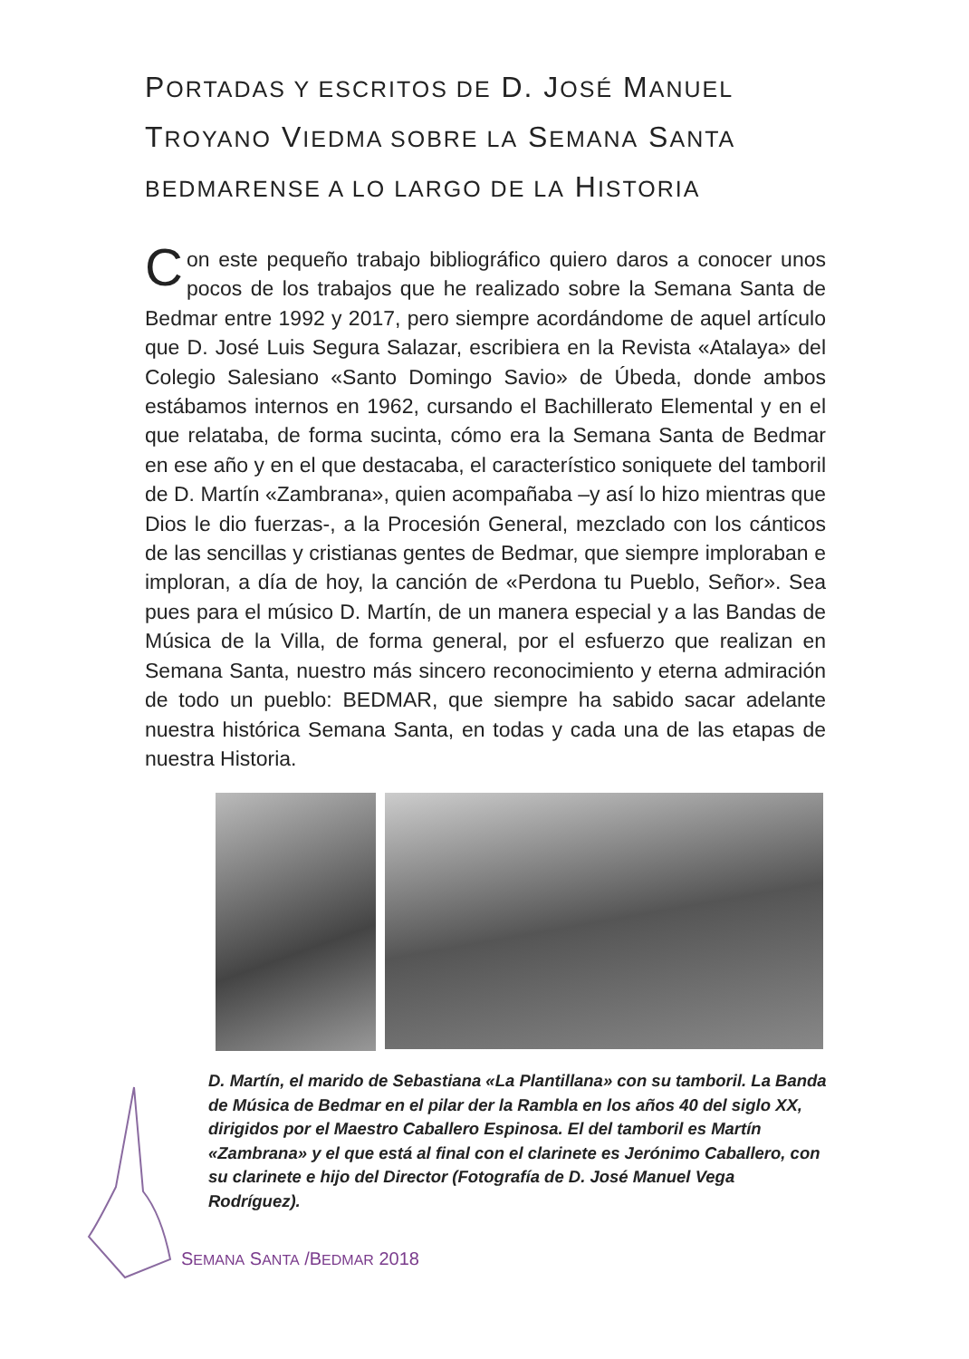PORTADAS Y ESCRITOS DE D. JOSÉ MANUEL TROYANO VIEDMA SOBRE LA SEMANA SANTA BEDMARENSE A LO LARGO DE LA HISTORIA
Con este pequeño trabajo bibliográfico quiero daros a conocer unos pocos de los trabajos que he realizado sobre la Semana Santa de Bedmar entre 1992 y 2017, pero siempre acordándome de aquel artículo que D. José Luis Segura Salazar, escribiera en la Revista «Atalaya» del Colegio Salesiano «Santo Domingo Savio» de Úbeda, donde ambos estábamos internos en 1962, cursando el Bachillerato Elemental y en el que relataba, de forma sucinta, cómo era la Semana Santa de Bedmar en ese año y en el que destacaba, el característico soniquete del tamboril de D. Martín «Zambrana», quien acompañaba –y así lo hizo mientras que Dios le dio fuerzas-, a la Procesión General, mezclado con los cánticos de las sencillas y cristianas gentes de Bedmar, que siempre imploraban e imploran, a día de hoy, la canción de «Perdona tu Pueblo, Señor». Sea pues para el músico D. Martín, de un manera especial y a las Bandas de Música de la Villa, de forma general, por el esfuerzo que realizan en Semana Santa, nuestro más sincero reconocimiento y eterna admiración de todo un pueblo: BEDMAR, que siempre ha sabido sacar adelante nuestra histórica Semana Santa, en todas y cada una de las etapas de nuestra Historia.
D. Martín, el marido de Sebastiana «La Plantillana» con su tamboril. La Banda de Música de Bedmar en el pilar der la Rambla en los años 40 del siglo XX, dirigidos por el Maestro Caballero Espinosa. El del tamboril es Martín «Zambrana» y el que está al final con el clarinete es Jerónimo Caballero, con su clarinete e hijo del Director (Fotografía de D. José Manuel Vega Rodríguez).
SEMANA SANTA /BEDMAR 2018